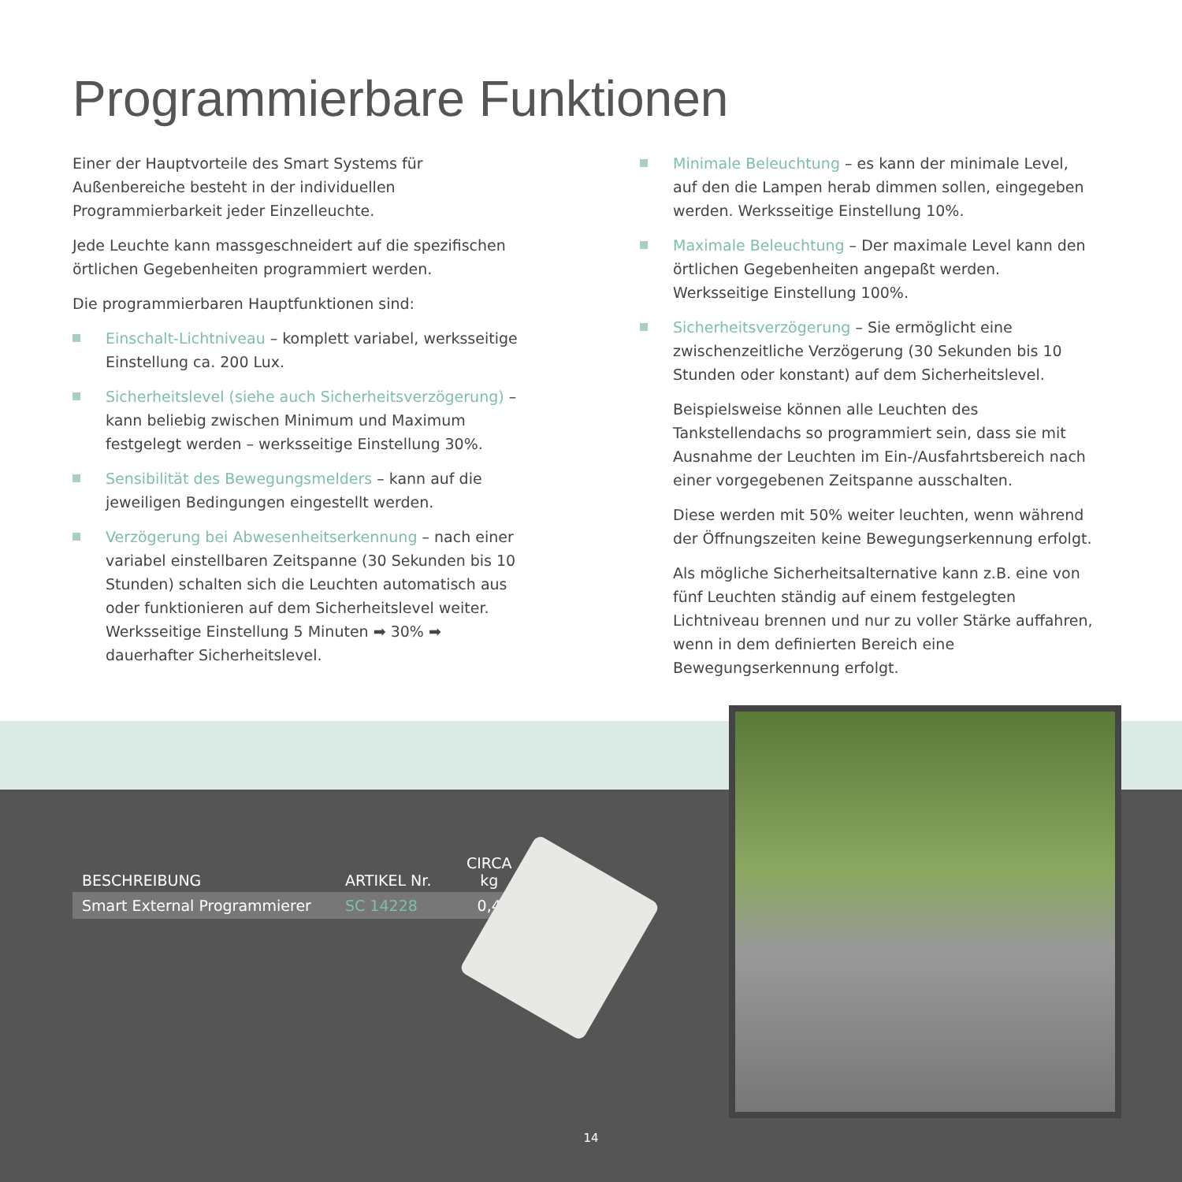Programmierbare Funktionen
Einer der Hauptvorteile des Smart Systems für Außenbereiche besteht in der individuellen Programmierbarkeit jeder Einzelleuchte.
Jede Leuchte kann massgeschneidert auf die spezifischen örtlichen Gegebenheiten programmiert werden.
Die programmierbaren Hauptfunktionen sind:
Einschalt-Lichtniveau – komplett variabel, werksseitige Einstellung ca. 200 Lux.
Sicherheitslevel (siehe auch Sicherheitsverzögerung) – kann beliebig zwischen Minimum und Maximum festgelegt werden – werksseitige Einstellung 30%.
Sensibilität des Bewegungsmelders – kann auf die jeweiligen Bedingungen eingestellt werden.
Verzögerung bei Abwesenheitserkennung – nach einer variabel einstellbaren Zeitspanne (30 Sekunden bis 10 Stunden) schalten sich die Leuchten automatisch aus oder funktionieren auf dem Sicherheitslevel weiter. Werksseitige Einstellung 5 Minuten ➡ 30% ➡ dauerhafter Sicherheitslevel.
Minimale Beleuchtung – es kann der minimale Level, auf den die Lampen herab dimmen sollen, eingegeben werden. Werksseitige Einstellung 10%.
Maximale Beleuchtung – Der maximale Level kann den örtlichen Gegebenheiten angepaßt werden. Werksseitige Einstellung 100%.
Sicherheitsverzögerung – Sie ermöglicht eine zwischenzeitliche Verzögerung (30 Sekunden bis 10 Stunden oder konstant) auf dem Sicherheitslevel.
Beispielsweise können alle Leuchten des Tankstellendachs so programmiert sein, dass sie mit Ausnahme der Leuchten im Ein-/Ausfahrtsbereich nach einer vorgegebenen Zeitspanne ausschalten.
Diese werden mit 50% weiter leuchten, wenn während der Öffnungszeiten keine Bewegungserkennung erfolgt.
Als mögliche Sicherheitsalternative kann z.B. eine von fünf Leuchten ständig auf einem festgelegten Lichtniveau brennen und nur zu voller Stärke auffahren, wenn in dem definierten Bereich eine Bewegungserkennung erfolgt.
| BESCHREIBUNG | ARTIKEL Nr. | CIRCA kg |
| --- | --- | --- |
| Smart External Programmierer | SC 14228 | 0,4 |
14